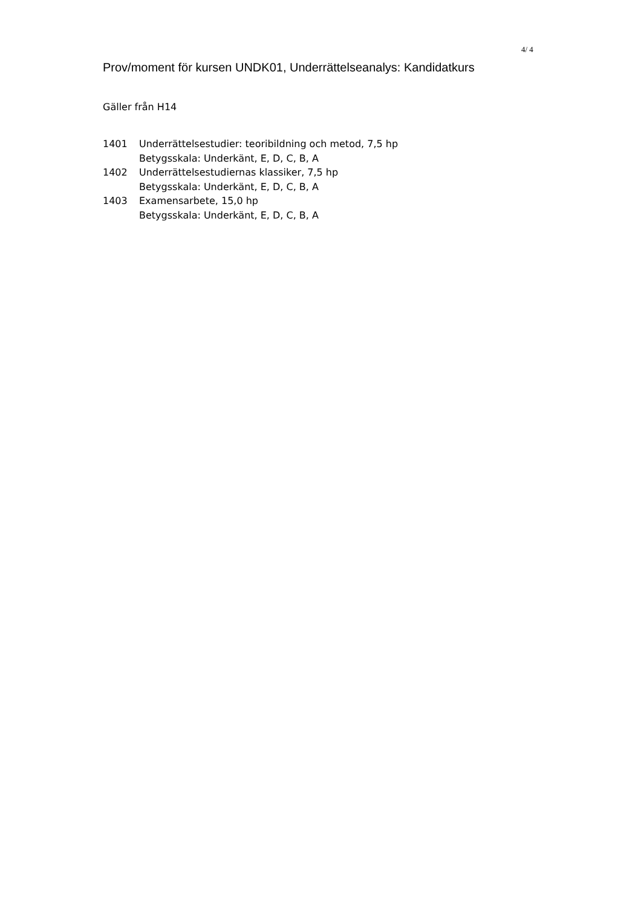4/ 4
Prov/moment för kursen UNDK01, Underrättelseanalys: Kandidatkurs
Gäller från H14
| 1401 | Underrättelsestudier: teoribildning och metod, 7,5 hp Betygsskala: Underkänt, E, D, C, B, A |
| 1402 | Underrättelsestudiernas klassiker, 7,5 hp Betygsskala: Underkänt, E, D, C, B, A |
| 1403 | Examensarbete, 15,0 hp Betygsskala: Underkänt, E, D, C, B, A |